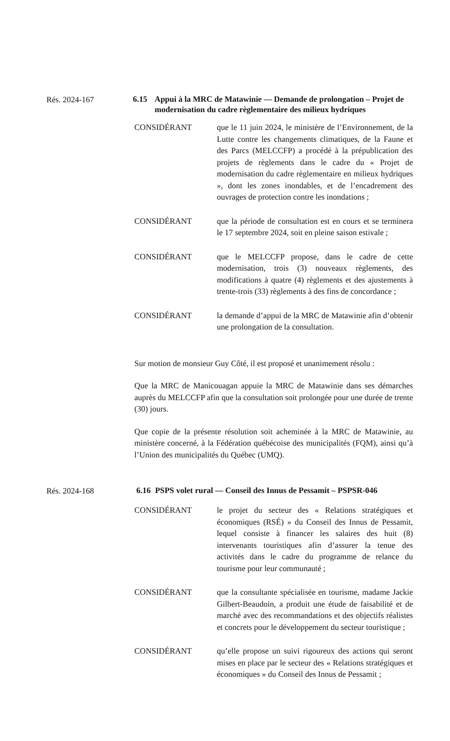Rés. 2024-167
6.15 Appui à la MRC de Matawinie — Demande de prolongation – Projet de modernisation du cadre règlementaire des milieux hydriques
CONSIDÉRANT que le 11 juin 2024, le ministère de l’Environnement, de la Lutte contre les changements climatiques, de la Faune et des Parcs (MELCCFP) a procédé à la prépublication des projets de règlements dans le cadre du « Projet de modernisation du cadre règlementaire en milieux hydriques », dont les zones inondables, et de l’encadrement des ouvrages de protection contre les inondations ;
CONSIDÉRANT que la période de consultation est en cours et se terminera le 17 septembre 2024, soit en pleine saison estivale ;
CONSIDÉRANT que le MELCCFP propose, dans le cadre de cette modernisation, trois (3) nouveaux règlements, des modifications à quatre (4) règlements et des ajustements à trente-trois (33) règlements à des fins de concordance ;
CONSIDÉRANT la demande d’appui de la MRC de Matawinie afin d’obtenir une prolongation de la consultation.
Sur motion de monsieur Guy Côté, il est proposé et unanimement résolu :
Que la MRC de Manicouagan appuie la MRC de Matawinie dans ses démarches auprès du MELCCFP afin que la consultation soit prolongée pour une durée de trente (30) jours.
Que copie de la présente résolution soit acheminée à la MRC de Matawinie, au ministère concerné, à la Fédération québécoise des municipalités (FQM), ainsi qu’à l’Union des municipalités du Québec (UMQ).
Rés. 2024-168
6.16 PSPS volet rural — Conseil des Innus de Pessamit – PSPSR-046
CONSIDÉRANT le projet du secteur des « Relations stratégiques et économiques (RSÉ) » du Conseil des Innus de Pessamit, lequel consiste à financer les salaires des huit (8) intervenants touristiques afin d’assurer la tenue des activités dans le cadre du programme de relance du tourisme pour leur communauté ;
CONSIDÉRANT que la consultante spécialisée en tourisme, madame Jackie Gilbert-Beaudoin, a produit une étude de faisabilité et de marché avec des recommandations et des objectifs réalistes et concrets pour le développement du secteur touristique ;
CONSIDÉRANT qu’elle propose un suivi rigoureux des actions qui seront mises en place par le secteur des « Relations stratégiques et économiques » du Conseil des Innus de Pessamit ;